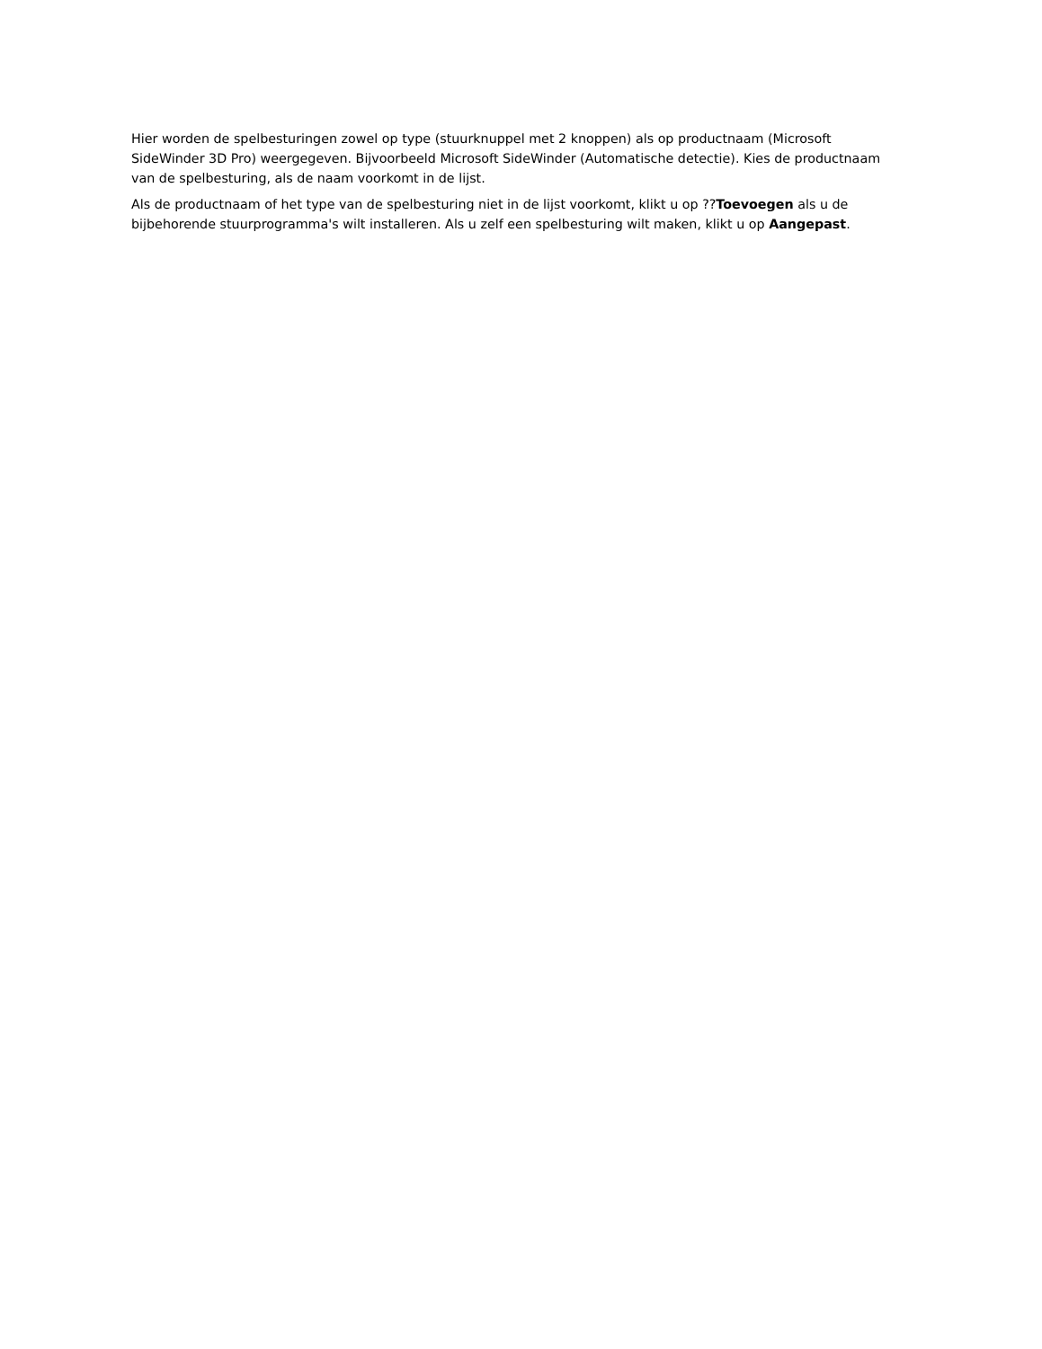Hier worden de spelbesturingen zowel op type (stuurknuppel met 2 knoppen) als op productnaam (Microsoft SideWinder 3D Pro) weergegeven. Bijvoorbeeld Microsoft SideWinder (Automatische detectie). Kies de productnaam van de spelbesturing, als de naam voorkomt in de lijst.
Als de productnaam of het type van de spelbesturing niet in de lijst voorkomt, klikt u op ??Toevoegen als u de bijbehorende stuurprogramma's wilt installeren. Als u zelf een spelbesturing wilt maken, klikt u op Aangepast.